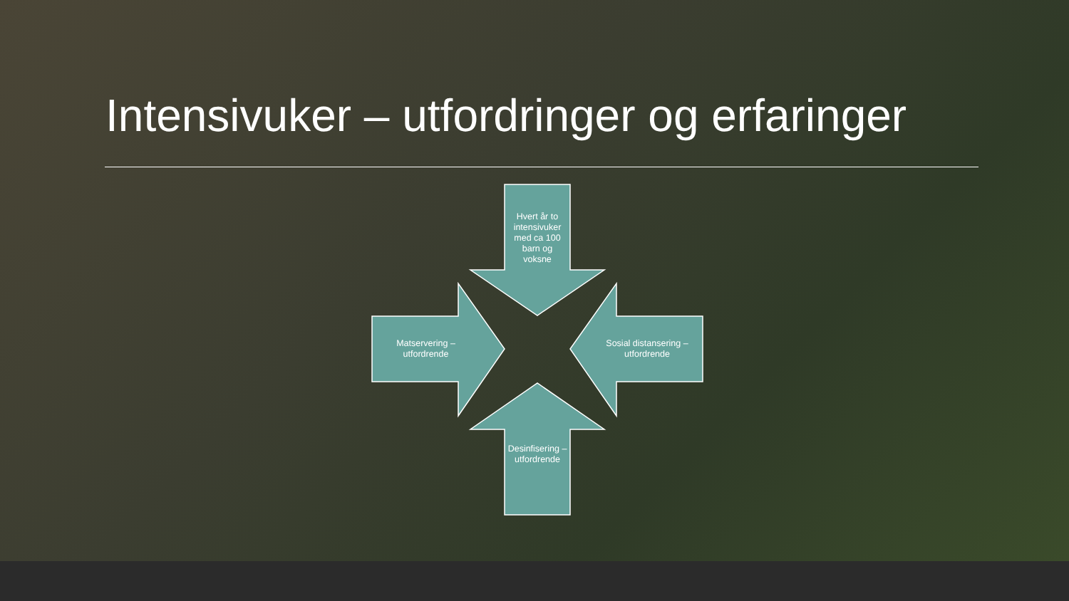Intensivuker – utfordringer og erfaringer
Hvert år to intensivuker med ca 100 barn og voksne
Matservering – utfordrende
Sosial distansering – utfordrende
Desinfisering – utfordrende